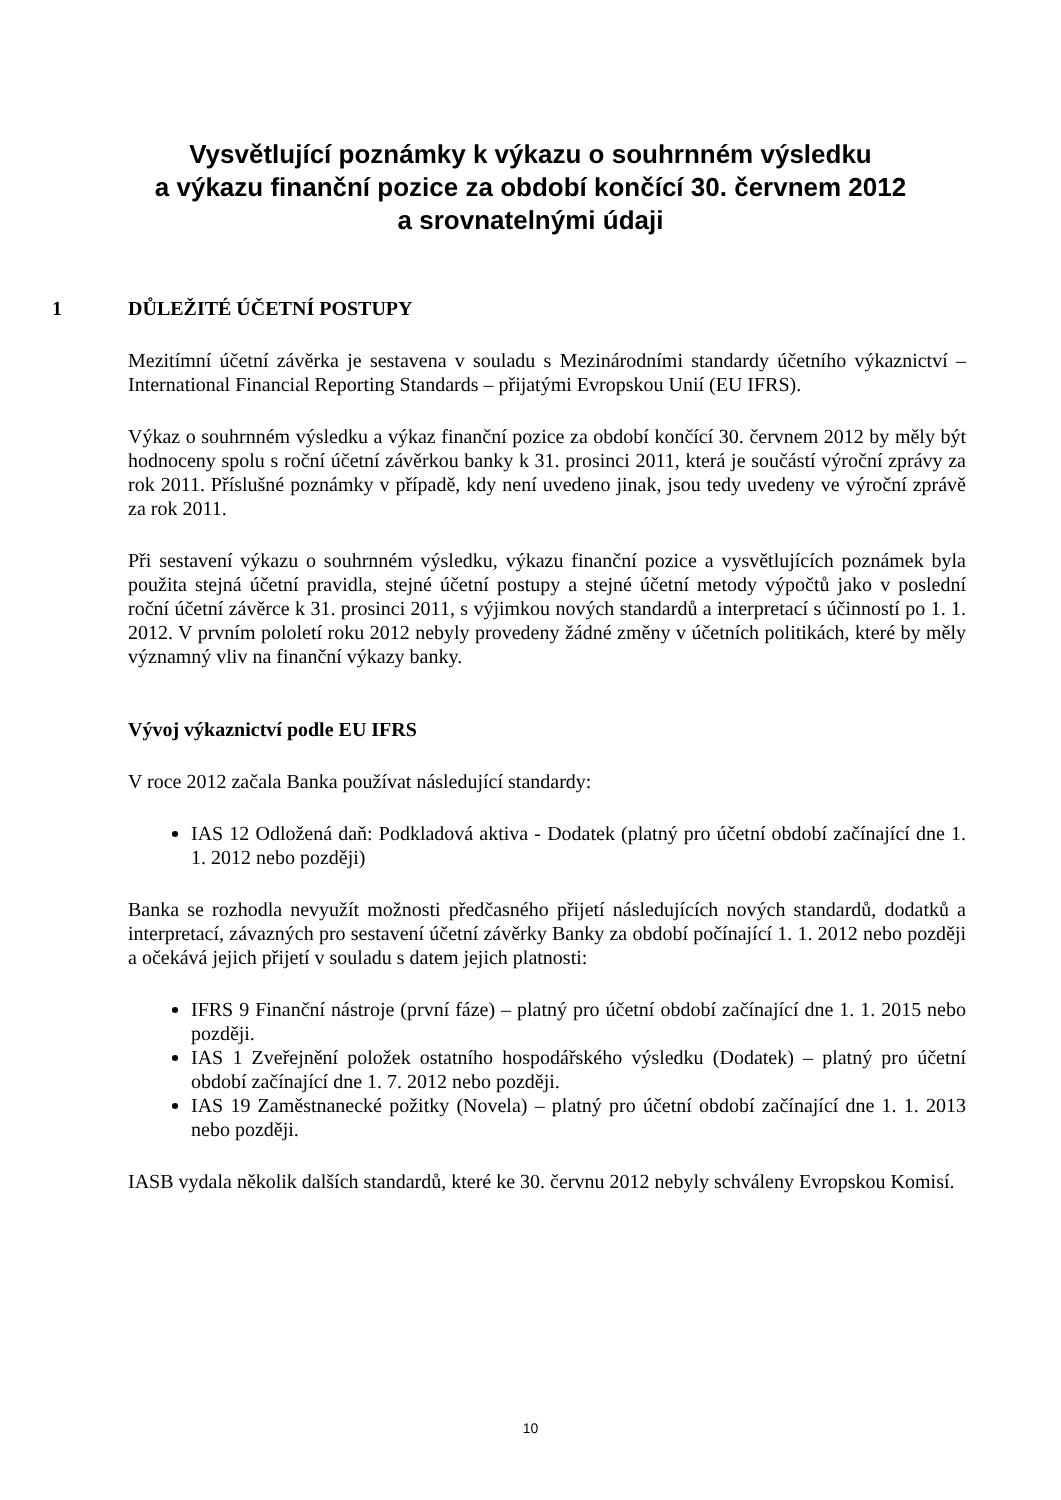Vysvětlující poznámky k výkazu o souhrnném výsledku
a výkazu finanční pozice za období končící 30. červnem 2012
a srovnatelnými údaji
1 DŮLEŽITÉ ÚČETNÍ POSTUPY
Mezitímní účetní závěrka je sestavena v souladu s Mezinárodními standardy účetního výkaznictví – International Financial Reporting Standards – přijatými Evropskou Unií (EU IFRS).
Výkaz o souhrnném výsledku a výkaz finanční pozice za období končící 30. červnem 2012 by měly být hodnoceny spolu s roční účetní závěrkou banky k 31. prosinci 2011, která je součástí výroční zprávy za rok 2011. Příslušné poznámky v případě, kdy není uvedeno jinak, jsou tedy uvedeny ve výroční zprávě za rok 2011.
Při sestavení výkazu o souhrnném výsledku, výkazu finanční pozice a vysvětlujících poznámek byla použita stejná účetní pravidla, stejné účetní postupy a stejné účetní metody výpočtů jako v poslední roční účetní závěrce k 31. prosinci 2011, s výjimkou nových standardů a interpretací s účinností po 1. 1. 2012. V prvním pololetí roku 2012 nebyly provedeny žádné změny v účetních politikách, které by měly významný vliv na finanční výkazy banky.
Vývoj výkaznictví podle EU IFRS
V roce 2012 začala Banka používat následující standardy:
IAS 12 Odložená daň: Podkladová aktiva - Dodatek (platný pro účetní období začínající dne 1. 1. 2012 nebo později)
Banka se rozhodla nevyužít možnosti předčasného přijetí následujících nových standardů, dodatků a interpretací, závazných pro sestavení účetní závěrky Banky za období počínající 1. 1. 2012 nebo později a očekává jejich přijetí v souladu s datem jejich platnosti:
IFRS 9 Finanční nástroje (první fáze) – platný pro účetní období začínající dne 1. 1. 2015 nebo později.
IAS 1 Zveřejnění položek ostatního hospodářského výsledku (Dodatek) – platný pro účetní období začínající dne 1. 7. 2012 nebo později.
IAS 19 Zaměstnanecké požitky (Novela) – platný pro účetní období začínající dne 1. 1. 2013 nebo později.
IASB vydala několik dalších standardů, které ke 30. červnu 2012 nebyly schváleny Evropskou Komisí.
10